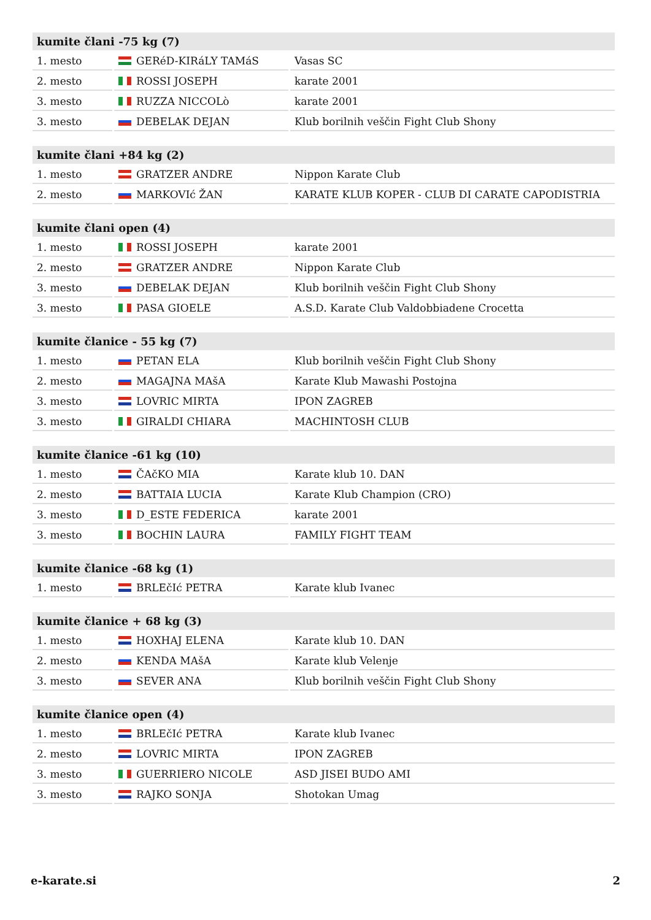| kumite člani -75 kg (7) | | |
| --- | --- | --- |
| 1. mesto | GERéD-KIRáLY TAMáS | Vasas SC |
| 2. mesto | ROSSI JOSEPH | karate 2001 |
| 3. mesto | RUZZA NICCOLò | karate 2001 |
| 3. mesto | DEBELAK DEJAN | Klub borilnih veščin Fight Club Shony |
| kumite člani +84 kg (2) | | |
| --- | --- | --- |
| 1. mesto | GRATZER ANDRE | Nippon Karate Club |
| 2. mesto | MARKOVIć ŽAN | KARATE KLUB KOPER - CLUB DI CARATE CAPODISTRIA |
| kumite člani open (4) | | |
| --- | --- | --- |
| 1. mesto | ROSSI JOSEPH | karate 2001 |
| 2. mesto | GRATZER ANDRE | Nippon Karate Club |
| 3. mesto | DEBELAK DEJAN | Klub borilnih veščin Fight Club Shony |
| 3. mesto | PASA GIOELE | A.S.D. Karate Club Valdobbiadene Crocetta |
| kumite članice - 55 kg (7) | | |
| --- | --- | --- |
| 1. mesto | PETAN ELA | Klub borilnih veščin Fight Club Shony |
| 2. mesto | MAGAJNA MAšA | Karate Klub Mawashi Postojna |
| 3. mesto | LOVRIC MIRTA | IPON ZAGREB |
| 3. mesto | GIRALDI CHIARA | MACHINTOSH CLUB |
| kumite članice -61 kg (10) | | |
| --- | --- | --- |
| 1. mesto | ČAčKO MIA | Karate klub 10. DAN |
| 2. mesto | BATTAIA LUCIA | Karate Klub Champion (CRO) |
| 3. mesto | D_ESTE FEDERICA | karate 2001 |
| 3. mesto | BOCHIN LAURA | FAMILY FIGHT TEAM |
| kumite članice -68 kg (1) | | |
| --- | --- | --- |
| 1. mesto | BRLEčIć PETRA | Karate klub Ivanec |
| kumite članice + 68 kg (3) | | |
| --- | --- | --- |
| 1. mesto | HOXHAJ ELENA | Karate klub 10. DAN |
| 2. mesto | KENDA MAšA | Karate klub Velenje |
| 3. mesto | SEVER ANA | Klub borilnih veščin Fight Club Shony |
| kumite članice open (4) | | |
| --- | --- | --- |
| 1. mesto | BRLEčIć PETRA | Karate klub Ivanec |
| 2. mesto | LOVRIC MIRTA | IPON ZAGREB |
| 3. mesto | GUERRIERO NICOLE | ASD JISEI BUDO AMI |
| 3. mesto | RAJKO SONJA | Shotokan Umag |
e-karate.si 2